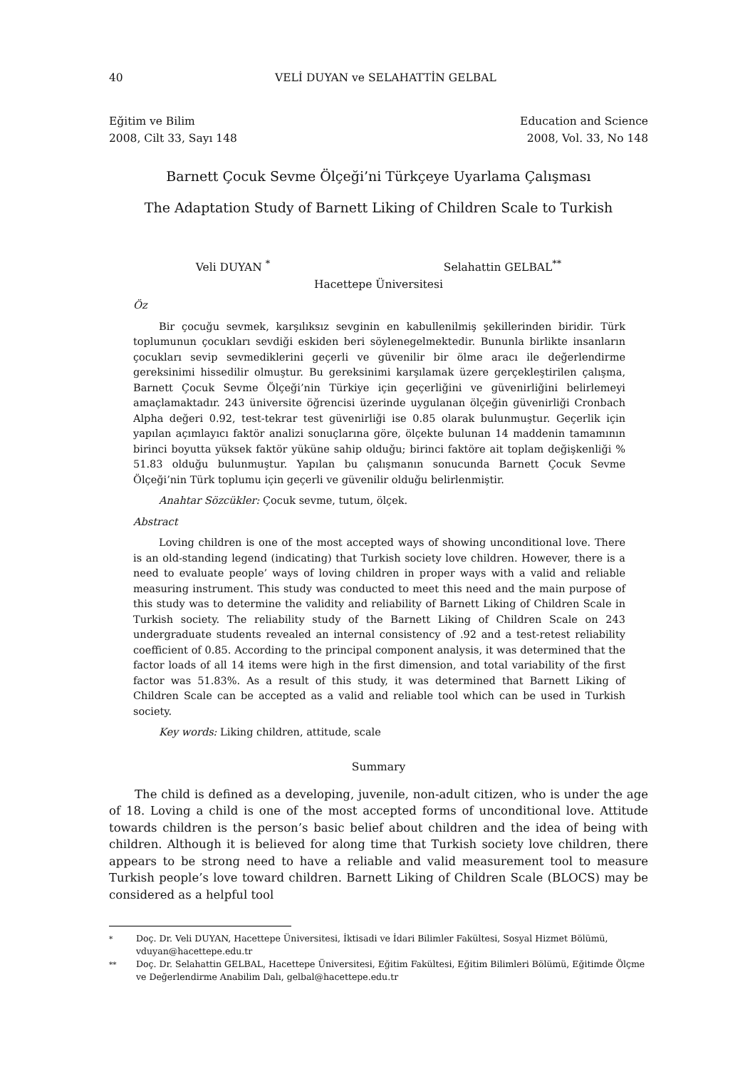40 VELİ DUYAN ve SELAHATTİN GELBAL
Eğitim ve Bilim
2008, Cilt 33, Sayı 148
Education and Science
2008, Vol. 33, No 148
Barnett Çocuk Sevme Ölçeği’ni Türkçeye Uyarlama Çalışması
The Adaptation Study of Barnett Liking of Children Scale to Turkish
Veli DUYAN <sup>*</sup> Selahattin GELBAL<sup>**</sup>
Hacettepe Üniversitesi
Öz
Bir çocuğu sevmek, karşılıksız sevginin en kabullenilmiş şekillerinden biridir. Türk toplumunun çocukları sevdiği eskiden beri söylenegelmektedir. Bununla birlikte insanların çocukları sevip sevmediklerini geçerli ve güvenilir bir ölme aracı ile değerlendirme gereksinimi hissedilir olmuştur. Bu gereksinimi karşılamak üzere gerçekleştirilen çalışma, Barnett Çocuk Sevme Ölçeği’nin Türkiye için geçerliğini ve güvenirliğini belirlemeyi amaçlamaktadır. 243 üniversite öğrencisi üzerinde uygulanan ölçeğin güvenirliği Cronbach Alpha değeri 0.92, test-tekrar test güvenirliği ise 0.85 olarak bulunmuştur. Geçerlik için yapılan açımlayıcı faktör analizi sonuçlarına göre, ölçekte bulunan 14 maddenin tamamının birinci boyutta yüksek faktör yüküne sahip olduğu; birinci faktöre ait toplam değişkenliği % 51.83 olduğu bulunmuştur. Yapılan bu çalışmanın sonucunda Barnett Çocuk Sevme Ölçeği’nin Türk toplumu için geçerli ve güvenilir olduğu belirlenmiştir.
Anahtar Sözcükler: Çocuk sevme, tutum, ölçek.
Abstract
Loving children is one of the most accepted ways of showing unconditional love. There is an old-standing legend (indicating) that Turkish society love children. However, there is a need to evaluate people’ ways of loving children in proper ways with a valid and reliable measuring instrument. This study was conducted to meet this need and the main purpose of this study was to determine the validity and reliability of Barnett Liking of Children Scale in Turkish society. The reliability study of the Barnett Liking of Children Scale on 243 undergraduate students revealed an internal consistency of .92 and a test-retest reliability coefficient of 0.85. According to the principal component analysis, it was determined that the factor loads of all 14 items were high in the first dimension, and total variability of the first factor was 51.83%. As a result of this study, it was determined that Barnett Liking of Children Scale can be accepted as a valid and reliable tool which can be used in Turkish society.
Key words: Liking children, attitude, scale
Summary
The child is defined as a developing, juvenile, non-adult citizen, who is under the age of 18. Loving a child is one of the most accepted forms of unconditional love. Attitude towards children is the person’s basic belief about children and the idea of being with children. Although it is believed for along time that Turkish society love children, there appears to be strong need to have a reliable and valid measurement tool to measure Turkish people’s love toward children. Barnett Liking of Children Scale (BLOCS) may be considered as a helpful tool
<sup>*</sup> Doç. Dr. Veli DUYAN, Hacettepe Üniversitesi, İktisadi ve İdari Bilimler Fakültesi, Sosyal Hizmet Bölümü, vduyan@hacettepe.edu.tr
<sup>**</sup> Doç. Dr. Selahattin GELBAL, Hacettepe Üniversitesi, Eğitim Fakültesi, Eğitim Bilimleri Bölümü, Eğitimde Ölçme ve Değerlendirme Anabilim Dalı, gelbal@hacettepe.edu.tr